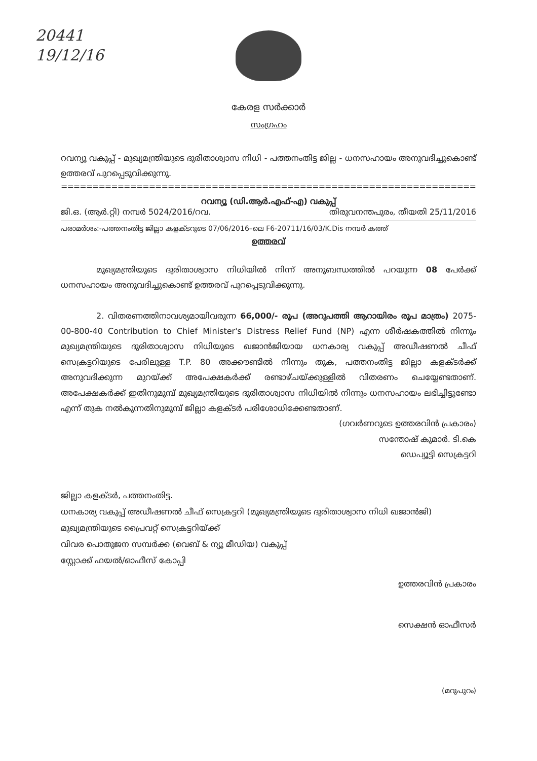20441
19/12/16
കേരള സർക്കാർ
സംഗ്രഹം
റവന്യൂ വകുപ്പ് - മുഖ്യമന്ത്രിയുടെ ദുരിതാശ്വാസ നിധി - പത്തനംതിട്ട ജില്ല - ധനസഹായം അനുവദിച്ചുകൊണ്ട് ഉത്തരവ് പുറപ്പെടുവിക്കുന്നു.
=====================================================================
റവന്യൂ (ഡി.ആർ.എഫ്-എ) വകുപ്പ്
ജി.ഒ. (ആർ.റ്റി) നമ്പർ 5024/2016/റവ. തിരുവനന്തപുരം, തീയതി 25/11/2016
പരാമർശം:-പത്തനംതിട്ട ജില്ലാ കളക്ടറുടെ 07/06/2016–ലെ F6-20711/16/03/K.Dis നമ്പർ കത്ത്
ഉത്തരവ്
മുഖ്യമന്ത്രിയുടെ ദുരിതാശ്വാസ നിധിയിൽ നിന്ന് അനുബന്ധത്തിൽ പറയുന്ന 08 പേർക്ക് ധനസഹായം അനുവദിച്ചുകൊണ്ട് ഉത്തരവ് പുറപ്പെടുവിക്കുന്നു.
2. വിതരണത്തിനാവശ്യമായിവരുന്ന 66,000/- രൂപ (അറുപത്തി ആറായിരം രൂപ മാത്രം) 2075-00-800-40 Contribution to Chief Minister's Distress Relief Fund (NP) എന്ന ശീർഷകത്തിൽ നിന്നും മുഖ്യമന്ത്രിയുടെ ദുരിതാശ്വാസ നിധിയുടെ ഖജാൻജിയായ ധനകാര്യ വകുപ്പ് അഡീഷണൽ ചീഫ് സെക്രട്ടറിയുടെ പേരിലുള്ള T.P. 80 അക്കൗണ്ടിൽ നിന്നും തുക, പത്തനംതിട്ട ജില്ലാ കളക്ടർക്ക് അനുവദിക്കുന്ന മുറയ്ക്ക് അപേക്ഷകർക്ക് രണ്ടാഴ്ചയ്ക്കുള്ളിൽ വിതരണം ചെയ്യേണ്ടതാണ്. അപേക്ഷകർക്ക് ഇതിനുമുമ്പ് മുഖ്യമന്ത്രിയുടെ ദുരിതാശ്വാസ നിധിയിൽ നിന്നും ധനസഹായം ലഭിച്ചിട്ടുണ്ടോ എന്ന് തുക നൽകുന്നതിനുമുമ്പ് ജില്ലാ കളക്ടർ പരിശോധിക്കേണ്ടതാണ്.
(ഗവർണറുടെ ഉത്തരവിൻ പ്രകാരം)
സന്തോഷ് കുമാർ. ടി.കെ
ഡെപ്യൂട്ടി സെക്രട്ടറി
ജില്ലാ കളക്ടർ, പത്തനംതിട്ട.
ധനകാര്യ വകുപ്പ് അഡീഷണൽ ചീഫ് സെക്രട്ടറി (മുഖ്യമന്ത്രിയുടെ ദുരിതാശ്വാസ നിധി ഖജാൻജി)
മുഖ്യമന്ത്രിയുടെ പ്രൈവറ്റ് സെക്രട്ടറിയ്ക്ക്
വിവര പൊതുജന സമ്പർക്ക (വെബ് & ന്യൂ മീഡിയ) വകുപ്പ്
സ്റ്റോക്ക് ഫയൽ/ഓഫീസ് കോപ്പി
ഉത്തരവിൻ പ്രകാരം
സെക്ഷൻ ഓഫീസർ
(മറുപുറം)